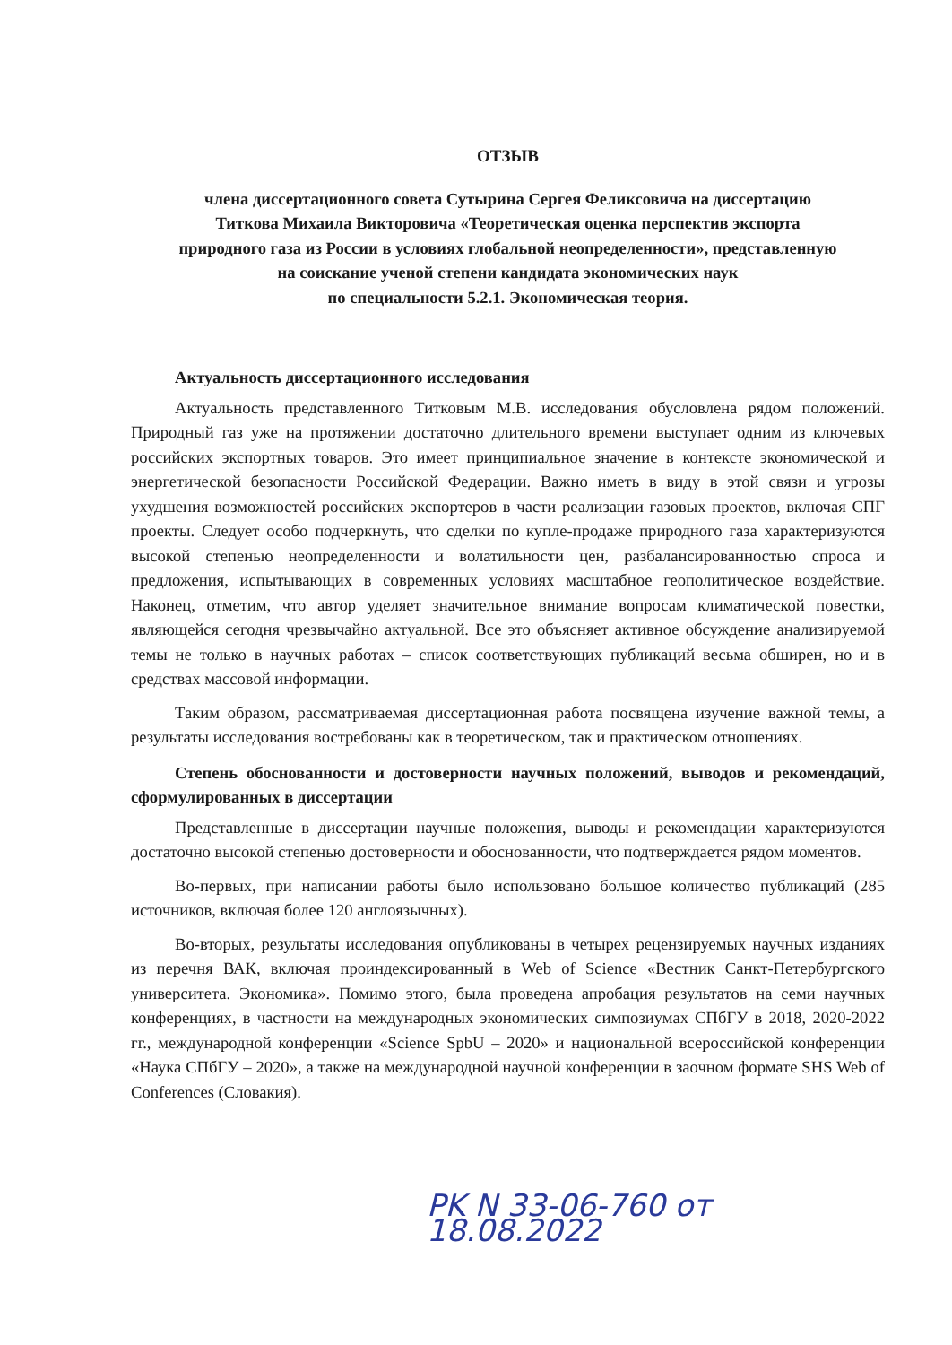ОТЗЫВ
члена диссертационного совета Сутырина Сергея Феликсовича на диссертацию
Титкова Михаила Викторовича «Теоретическая оценка перспектив экспорта
природного газа из России в условиях глобальной неопределенности», представленную
на соискание ученой степени кандидата экономических наук
по специальности 5.2.1. Экономическая теория.
Актуальность диссертационного исследования
Актуальность представленного Титковым М.В. исследования обусловлена рядом положений. Природный газ уже на протяжении достаточно длительного времени выступает одним из ключевых российских экспортных товаров. Это имеет принципиальное значение в контексте экономической и энергетической безопасности Российской Федерации. Важно иметь в виду в этой связи и угрозы ухудшения возможностей российских экспортеров в части реализации газовых проектов, включая СПГ проекты. Следует особо подчеркнуть, что сделки по купле-продаже природного газа характеризуются высокой степенью неопределенности и волатильности цен, разбалансированностью спроса и предложения, испытывающих в современных условиях масштабное геополитическое воздействие. Наконец, отметим, что автор уделяет значительное внимание вопросам климатической повестки, являющейся сегодня чрезвычайно актуальной. Все это объясняет активное обсуждение анализируемой темы не только в научных работах – список соответствующих публикаций весьма обширен, но и в средствах массовой информации.
Таким образом, рассматриваемая диссертационная работа посвящена изучение важной темы, а результаты исследования востребованы как в теоретическом, так и практическом отношениях.
Степень обоснованности и достоверности научных положений, выводов и рекомендаций, сформулированных в диссертации
Представленные в диссертации научные положения, выводы и рекомендации характеризуются достаточно высокой степенью достоверности и обоснованности, что подтверждается рядом моментов.
Во-первых, при написании работы было использовано большое количество публикаций (285 источников, включая более 120 англоязычных).
Во-вторых, результаты исследования опубликованы в четырех рецензируемых научных изданиях из перечня ВАК, включая проиндексированный в Web of Science «Вестник Санкт-Петербургского университета. Экономика». Помимо этого, была проведена апробация результатов на семи научных конференциях, в частности на международных экономических симпозиумах СПбГУ в 2018, 2020-2022 гг., международной конференции «Science SpbU – 2020» и национальной всероссийской конференции «Наука СПбГУ – 2020», а также на международной научной конференции в заочном формате SHS Web of Conferences (Словакия).
PK N 33-06-760 от 18.08.2022